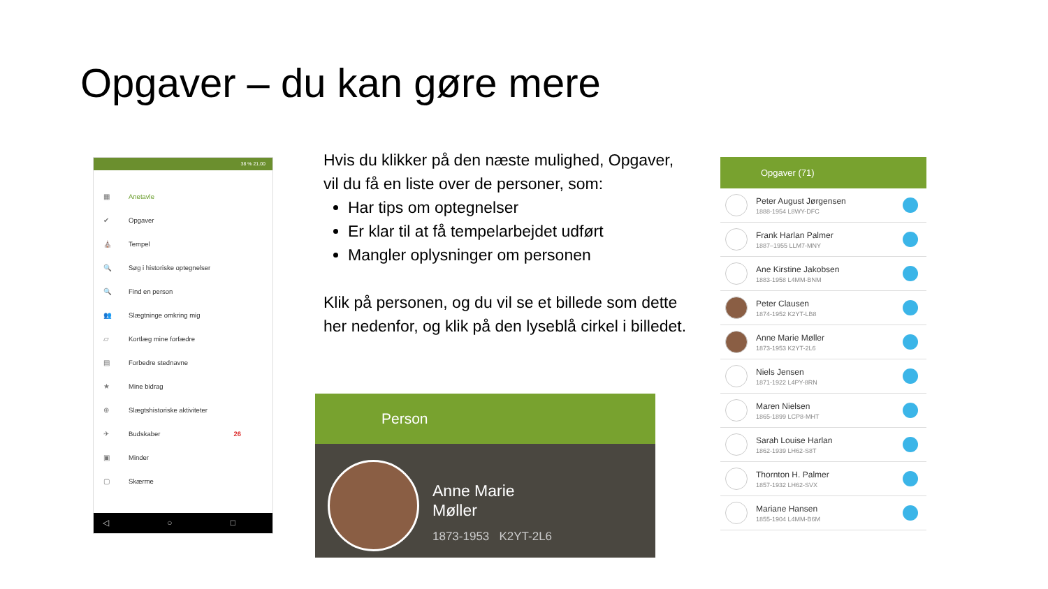Opgaver – du kan gøre mere
38 % 21.00
▦ Anetavle
✔ Opgaver
⛪ Tempel
🔍 Søg i historiske optegnelser
🔍 Find en person
👥 Slægtninge omkring mig
▱ Kortlæg mine forfædre
▤ Forbedre stednavne
★ Mine bidrag
⊕ Slægtshistoriske aktiviteter
✈ Budskaber 26
▣ Minder
▢ Skærme
◁ ○ □
Hvis du klikker på den næste mulighed, Opgaver, vil du få en liste over de personer, som:
Har tips om optegnelser
Er klar til at få tempelarbejdet udført
Mangler oplysninger om personen
Klik på personen, og du vil se et billede som dette her nedenfor, og klik på den lyseblå cirkel i billedet.
Person
Anne Marie
Møller
1873-1953 K2YT-2L6
Opgaver (71)
Peter August Jørgensen
1888-1954 L8WY-DFC
Frank Harlan Palmer
1887–1955 LLM7-MNY
Ane Kirstine Jakobsen
1883-1958 L4MM-BNM
Peter Clausen
1874-1952 K2YT-LB8
Anne Marie Møller
1873-1953 K2YT-2L6
Niels Jensen
1871-1922 L4PY-8RN
Maren Nielsen
1865-1899 LCP8-MHT
Sarah Louise Harlan
1862-1939 LH62-S8T
Thornton H. Palmer
1857-1932 LH62-SVX
Mariane Hansen
1855-1904 L4MM-B6M